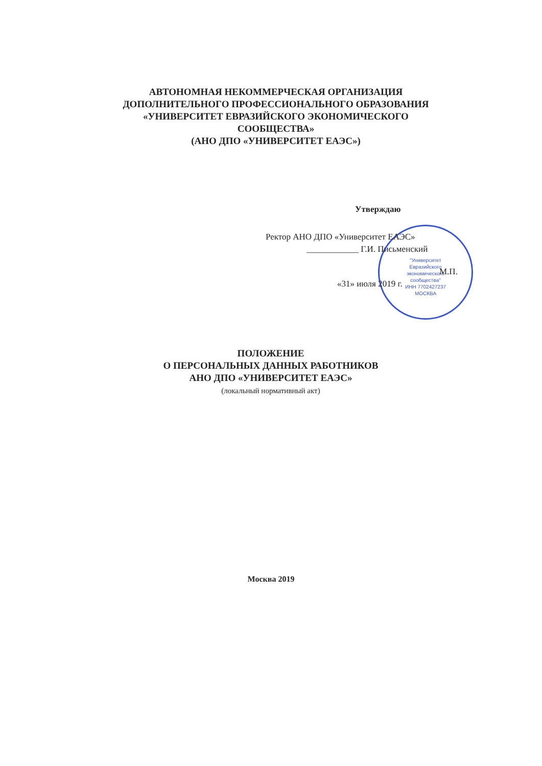АВТОНОМНАЯ НЕКОММЕРЧЕСКАЯ ОРГАНИЗАЦИЯ
ДОПОЛНИТЕЛЬНОГО ПРОФЕССИОНАЛЬНОГО ОБРАЗОВАНИЯ
«УНИВЕРСИТЕТ ЕВРАЗИЙСКОГО ЭКОНОМИЧЕСКОГО
СООБЩЕСТВА»
(АНО ДПО «УНИВЕРСИТЕТ ЕАЭС»)
"Университет
Евразийского
экономического
сообщества"
ИНН 7702427237
МОСКВА
Утверждаю
Ректор АНО ДПО «Университет ЕАЭС»
____________ Г.И. Письменский
М.П.
«31» июля 2019 г.
ПОЛОЖЕНИЕ
О ПЕРСОНАЛЬНЫХ ДАННЫХ РАБОТНИКОВ
АНО ДПО «УНИВЕРСИТЕТ ЕАЭС»
(локальный нормативный акт)
Москва 2019